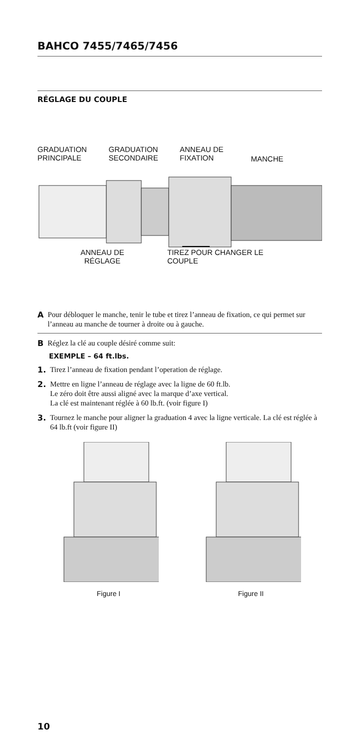BAHCO 7455/7465/7456
RÉGLAGE DU COUPLE
GRADUATION
PRINCIPALE
GRADUATION
SECONDAIRE
ANNEAU DE
FIXATION
MANCHE
ANNEAU DE
RÉGLAGE
TIREZ POUR CHANGER LE
COUPLE
A
Pour débloquer le manche, tenir le tube et tirez l’anneau de fixation, ce qui permet sur l’anneau au manche de tourner à droite ou à gauche.
B
Réglez la clé au couple désiré comme suit:
EXEMPLE – 64 ft.lbs.
1.
Tirez l’anneau de fixation pendant l’operation de réglage.
2.
Mettre en ligne l’anneau de réglage avec la ligne de 60 ft.lb.
Le zéro doit être aussi aligné avec la marque d’axe vertical.
La clé est maintenant réglée à 60 lb.ft. (voir figure I)
3.
Tournez le manche pour aligner la graduation 4 avec la ligne verticale. La clé est réglée à 64 lb.ft (voir figure II)
Figure I Figure II
10